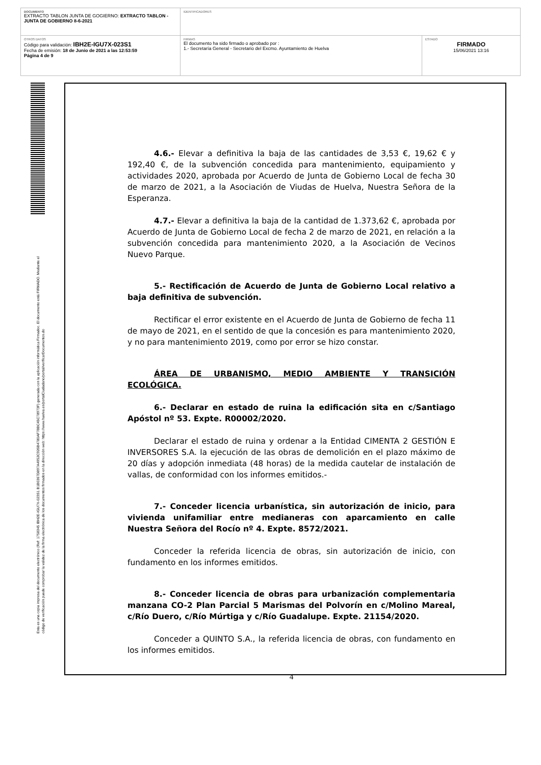| DOCUMENTO EXTRACTO TABLON JUNTA DE GOGIERNO: EXTRACTO TABLON - JUNTA DE GOBIERNO 8-6-2021 | IDENTIFICADORES | |
| OTROS DATOS Código para validación: IBH2E-IGU7X-023S1 Fecha de emisión: 18 de Junio de 2021 a las 12:53:59 Página 4 de 9 | FIRMAS El documento ha sido firmado o aprobado por : 1.- Secretaría General - Secretario del Excmo. Ayuntamiento de Huelva | ESTADO FIRMADO 15/06/2021 13:16 |
Esta es una copia impresa del documento electrónico (Ref: 1758345 IBH2E-IGU7X-023S1 B1B0367D897A4952C926B4780AF78BC45C78973F) generada con la aplicación informática Firmadoc. El documento está FIRMADO. Mediante el código de verificación puede comprobar la validez de la firma electrónica de los documentos firmados en la dirección web: https://www.huelva.es/portalCiudadano/portal/verificarDocumentos.do
4.6.- Elevar a definitiva la baja de las cantidades de 3,53 €, 19,62 € y 192,40 €, de la subvención concedida para mantenimiento, equipamiento y actividades 2020, aprobada por Acuerdo de Junta de Gobierno Local de fecha 30 de marzo de 2021, a la Asociación de Viudas de Huelva, Nuestra Señora de la Esperanza.
4.7.- Elevar a definitiva la baja de la cantidad de 1.373,62 €, aprobada por Acuerdo de Junta de Gobierno Local de fecha 2 de marzo de 2021, en relación a la subvención concedida para mantenimiento 2020, a la Asociación de Vecinos Nuevo Parque.
5.- Rectificación de Acuerdo de Junta de Gobierno Local relativo a baja definitiva de subvención.
Rectificar el error existente en el Acuerdo de Junta de Gobierno de fecha 11 de mayo de 2021, en el sentido de que la concesión es para mantenimiento 2020, y no para mantenimiento 2019, como por error se hizo constar.
ÁREA DE URBANISMO, MEDIO AMBIENTE Y TRANSICIÓN ECOLÓGICA.
6.- Declarar en estado de ruina la edificación sita en c/Santiago Apóstol nº 53. Expte. R00002/2020.
Declarar el estado de ruina y ordenar a la Entidad CIMENTA 2 GESTIÓN E INVERSORES S.A. la ejecución de las obras de demolición en el plazo máximo de 20 días y adopción inmediata (48 horas) de la medida cautelar de instalación de vallas, de conformidad con los informes emitidos.-
7.- Conceder licencia urbanística, sin autorización de inicio, para vivienda unifamiliar entre medianeras con aparcamiento en calle Nuestra Señora del Rocío nº 4. Expte. 8572/2021.
Conceder la referida licencia de obras, sin autorización de inicio, con fundamento en los informes emitidos.
8.- Conceder licencia de obras para urbanización complementaria manzana CO-2 Plan Parcial 5 Marismas del Polvorín en c/Molino Mareal, c/Río Duero, c/Río Múrtiga y c/Río Guadalupe. Expte. 21154/2020.
Conceder a QUINTO S.A., la referida licencia de obras, con fundamento en los informes emitidos.
4